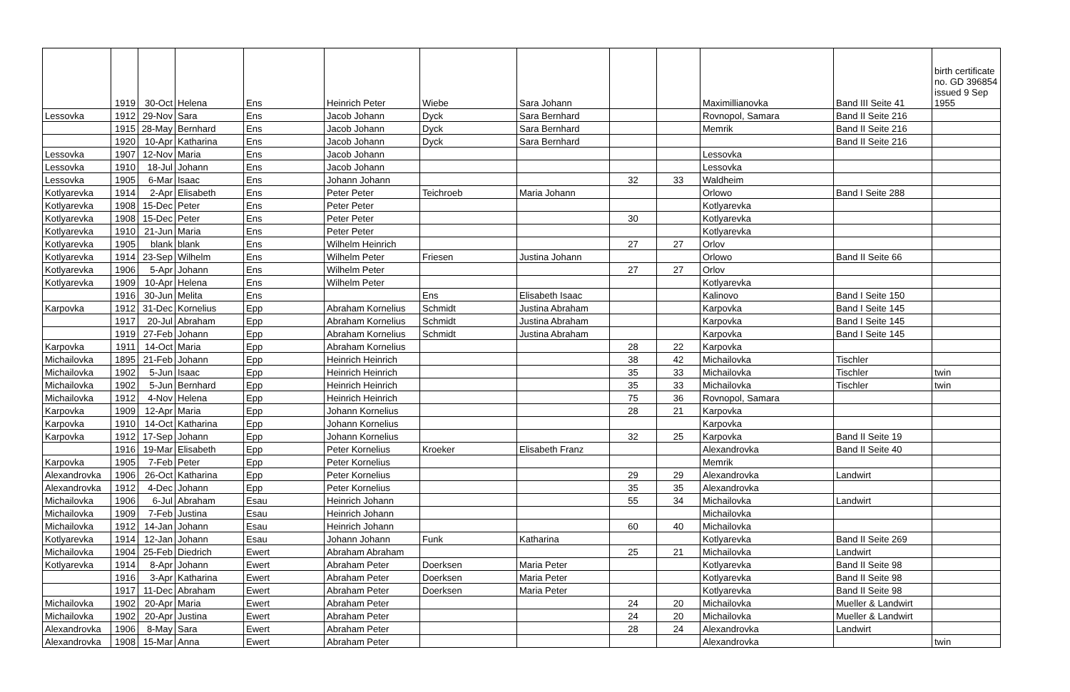| | 1919 | 30-Oct | Helena | Ens | Heinrich Peter | Wiebe | Sara Johann | | | Maximillianovka | Band III Seite 41 | birth certificate no. GD 396854 issued 9 Sep 1955 |
| Lessovka | 1912 | 29-Nov | Sara | Ens | Jacob Johann | Dyck | Sara Bernhard | | | Rovnopol, Samara | Band II Seite 216 | |
| | 1915 | 28-May | Bernhard | Ens | Jacob Johann | Dyck | Sara Bernhard | | | Memrik | Band II Seite 216 | |
| | 1920 | 10-Apr | Katharina | Ens | Jacob Johann | Dyck | Sara Bernhard | | | | Band II Seite 216 | |
| Lessovka | 1907 | 12-Nov | Maria | Ens | Jacob Johann | | | | | Lessovka | | |
| Lessovka | 1910 | 18-Jul | Johann | Ens | Jacob Johann | | | | | Lessovka | | |
| Lessovka | 1905 | 6-Mar | Isaac | Ens | Johann Johann | | | 32 | 33 | Waldheim | | |
| Kotlyarevka | 1914 | 2-Apr | Elisabeth | Ens | Peter Peter | Teichroeb | Maria Johann | | | Orlowo | Band I Seite 288 | |
| Kotlyarevka | 1908 | 15-Dec | Peter | Ens | Peter Peter | | | | | Kotlyarevka | | |
| Kotlyarevka | 1908 | 15-Dec | Peter | Ens | Peter Peter | | | 30 | | Kotlyarevka | | |
| Kotlyarevka | 1910 | 21-Jun | Maria | Ens | Peter Peter | | | | | Kotlyarevka | | |
| Kotlyarevka | 1905 | blank | blank | Ens | Wilhelm Heinrich | | | 27 | 27 | Orlov | | |
| Kotlyarevka | 1914 | 23-Sep | Wilhelm | Ens | Wilhelm Peter | Friesen | Justina Johann | | | Orlowo | Band II Seite 66 | |
| Kotlyarevka | 1906 | 5-Apr | Johann | Ens | Wilhelm Peter | | | 27 | 27 | Orlov | | |
| Kotlyarevka | 1909 | 10-Apr | Helena | Ens | Wilhelm Peter | | | | | Kotlyarevka | | |
| | 1916 | 30-Jun | Melita | Ens | | Ens | Elisabeth Isaac | | | Kalinovo | Band I Seite 150 | |
| Karpovka | 1912 | 31-Dec | Kornelius | Epp | Abraham Kornelius | Schmidt | Justina Abraham | | | Karpovka | Band I Seite 145 | |
| | 1917 | 20-Jul | Abraham | Epp | Abraham Kornelius | Schmidt | Justina Abraham | | | Karpovka | Band I Seite 145 | |
| | 1919 | 27-Feb | Johann | Epp | Abraham Kornelius | Schmidt | Justina Abraham | | | Karpovka | Band I Seite 145 | |
| Karpovka | 1911 | 14-Oct | Maria | Epp | Abraham Kornelius | | | 28 | 22 | Karpovka | | |
| Michailovka | 1895 | 21-Feb | Johann | Epp | Heinrich Heinrich | | | 38 | 42 | Michailovka | Tischler | |
| Michailovka | 1902 | 5-Jun | Isaac | Epp | Heinrich Heinrich | | | 35 | 33 | Michailovka | Tischler | twin |
| Michailovka | 1902 | 5-Jun | Bernhard | Epp | Heinrich Heinrich | | | 35 | 33 | Michailovka | Tischler | twin |
| Michailovka | 1912 | 4-Nov | Helena | Epp | Heinrich Heinrich | | | 75 | 36 | Rovnopol, Samara | | |
| Karpovka | 1909 | 12-Apr | Maria | Epp | Johann Kornelius | | | 28 | 21 | Karpovka | | |
| Karpovka | 1910 | 14-Oct | Katharina | Epp | Johann Kornelius | | | | | Karpovka | | |
| Karpovka | 1912 | 17-Sep | Johann | Epp | Johann Kornelius | | | 32 | 25 | Karpovka | Band II Seite 19 | |
| | 1916 | 19-Mar | Elisabeth | Epp | Peter Kornelius | Kroeker | Elisabeth Franz | | | Alexandrovka | Band II Seite 40 | |
| Karpovka | 1905 | 7-Feb | Peter | Epp | Peter Kornelius | | | | | Memrik | | |
| Alexandrovka | 1906 | 26-Oct | Katharina | Epp | Peter Kornelius | | | 29 | 29 | Alexandrovka | Landwirt | |
| Alexandrovka | 1912 | 4-Dec | Johann | Epp | Peter Kornelius | | | 35 | 35 | Alexandrovka | | |
| Michailovka | 1906 | 6-Jul | Abraham | Esau | Heinrich Johann | | | 55 | 34 | Michailovka | Landwirt | |
| Michailovka | 1909 | 7-Feb | Justina | Esau | Heinrich Johann | | | | | Michailovka | | |
| Michailovka | 1912 | 14-Jan | Johann | Esau | Heinrich Johann | | | 60 | 40 | Michailovka | | |
| Kotlyarevka | 1914 | 12-Jan | Johann | Esau | Johann Johann | Funk | Katharina | | | Kotlyarevka | Band II Seite 269 | |
| Michailovka | 1904 | 25-Feb | Diedrich | Ewert | Abraham Abraham | | | 25 | 21 | Michailovka | Landwirt | |
| Kotlyarevka | 1914 | 8-Apr | Johann | Ewert | Abraham Peter | Doerksen | Maria Peter | | | Kotlyarevka | Band II Seite 98 | |
| | 1916 | 3-Apr | Katharina | Ewert | Abraham Peter | Doerksen | Maria Peter | | | Kotlyarevka | Band II Seite 98 | |
| | 1917 | 11-Dec | Abraham | Ewert | Abraham Peter | Doerksen | Maria Peter | | | Kotlyarevka | Band II Seite 98 | |
| Michailovka | 1902 | 20-Apr | Maria | Ewert | Abraham Peter | | | 24 | 20 | Michailovka | Mueller & Landwirt | |
| Michailovka | 1902 | 20-Apr | Justina | Ewert | Abraham Peter | | | 24 | 20 | Michailovka | Mueller & Landwirt | |
| Alexandrovka | 1906 | 8-May | Sara | Ewert | Abraham Peter | | | 28 | 24 | Alexandrovka | Landwirt | |
| Alexandrovka | 1908 | 15-Mar | Anna | Ewert | Abraham Peter | | | | | Alexandrovka | | twin |